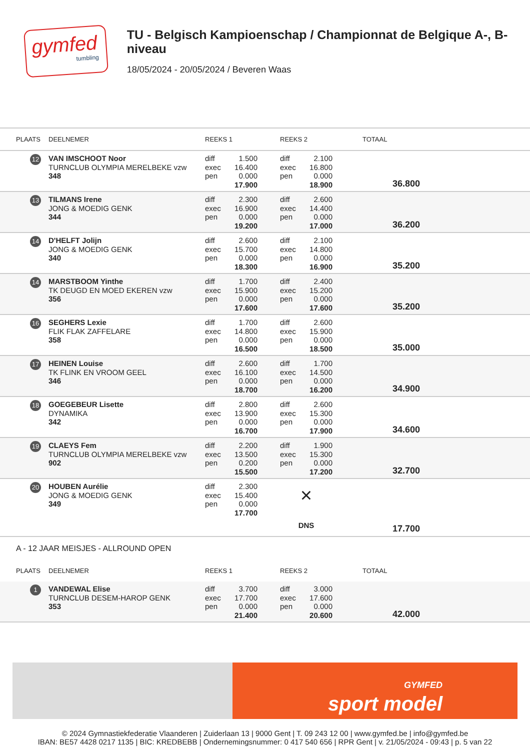gymfed
tumbling
TU - Belgisch Kampioenschap / Championnat de Belgique A-, B-niveau
18/05/2024 - 20/05/2024 / Beveren Waas
| PLAATS | DEELNEMER | REEKS 1 | | | REEKS 2 | | | TOTAAL | |
| --- | --- | --- | --- | --- | --- | --- | --- | --- | --- |
| 12 | VAN IMSCHOOT Noor TURNCLUB OLYMPIA MERELBEKE vzw 348 | diff exec pen | 1.500 16.400 0.000 17.900 | | diff exec pen | 2.100 16.800 0.000 18.900 | | 36.800 | |
| 13 | TILMANS Irene JONG & MOEDIG GENK 344 | diff exec pen | 2.300 16.900 0.000 19.200 | | diff exec pen | 2.600 14.400 0.000 17.000 | | 36.200 | |
| 14 | D'HELFT Jolijn JONG & MOEDIG GENK 340 | diff exec pen | 2.600 15.700 0.000 18.300 | | diff exec pen | 2.100 14.800 0.000 16.900 | | 35.200 | |
| 14 | MARSTBOOM Yinthe TK DEUGD EN MOED EKEREN vzw 356 | diff exec pen | 1.700 15.900 0.000 17.600 | | diff exec pen | 2.400 15.200 0.000 17.600 | | 35.200 | |
| 16 | SEGHERS Lexie FLIK FLAK ZAFFELARE 358 | diff exec pen | 1.700 14.800 0.000 16.500 | | diff exec pen | 2.600 15.900 0.000 18.500 | | 35.000 | |
| 17 | HEINEN Louise TK FLINK EN VROOM GEEL 346 | diff exec pen | 2.600 16.100 0.000 18.700 | | diff exec pen | 1.700 14.500 0.000 16.200 | | 34.900 | |
| 18 | GOEGEBEUR Lisette DYNAMIKA 342 | diff exec pen | 2.800 13.900 0.000 16.700 | | diff exec pen | 2.600 15.300 0.000 17.900 | | 34.600 | |
| 19 | CLAEYS Fem TURNCLUB OLYMPIA MERELBEKE vzw 902 | diff exec pen | 2.200 13.500 0.200 15.500 | | diff exec pen | 1.900 15.300 0.000 17.200 | | 32.700 | |
| 20 | HOUBEN Aurélie JONG & MOEDIG GENK 349 | diff exec pen | 2.300 15.400 0.000 17.700 | | × DNS | | | 17.700 | |
| A - 12 JAAR MEISJES - ALLROUND OPEN | | | | | | | | | |
| PLAATS | DEELNEMER | REEKS 1 | | | REEKS 2 | | | TOTAAL | |
| 1 | VANDEWAL Elise TURNCLUB DESEM-HAROP GENK 353 | diff exec pen | 3.700 17.700 0.000 21.400 | | diff exec pen | 3.000 17.600 0.000 20.600 | | 42.000 | |
GYMFED
sport model
© 2024 Gymnastiekfederatie Vlaanderen | Zuiderlaan 13 | 9000 Gent | T. 09 243 12 00 | www.gymfed.be | info@gymfed.be
IBAN: BE57 4428 0217 1135 | BIC: KREDBEBB | Ondernemingsnummer: 0 417 540 656 | RPR Gent | v. 21/05/2024 - 09:43 | p. 5 van 22